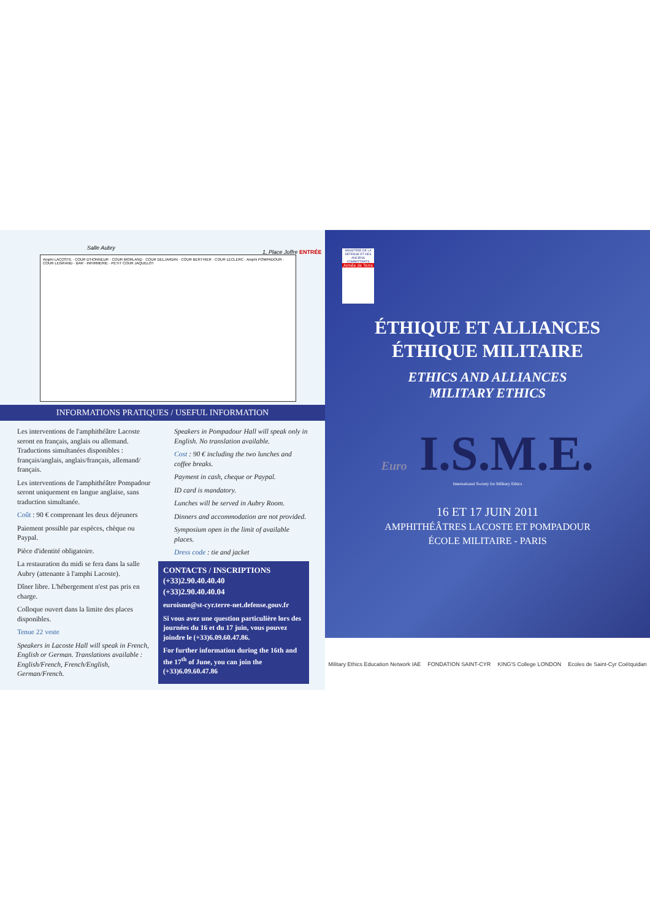Salle Aubry
1, Place Joffre ENTRÉE
Amphi LACOSTE · COUR D'HONNEUR · COUR MORLAND · COUR DELJARDIN · COUR BERTHIER · COUR LECLERC · Amphi POMPADOUR · COUR LEGRAND · BAR · INFIRMERIE · PETIT COUR JAQUELOT
INFORMATIONS PRATIQUES / USEFUL INFORMATION
Les interventions de l'amphithéâtre Lacoste seront en français, anglais ou allemand. Traductions simultanées disponibles : français/anglais, anglais/français, allemand/ français.
Les interventions de l'amphithéâtre Pompadour seront uniquement en langue anglaise, sans traduction simultanée.
Coût : 90 € comprenant les deux déjeuners
Paiement possible par espèces, chèque ou Paypal.
Pièce d'identité obligatoire.
La restauration du midi se fera dans la salle Aubry (attenante à l'amphi Lacoste).
Dîner libre. L'hébergement n'est pas pris en charge.
Colloque ouvert dans la limite des places disponibles.
Tenue 22 veste
Speakers in Lacoste Hall will speak in French, English or German. Translations available : English/French, French/English, German/French.
Speakers in Pompadour Hall will speak only in English. No translation available.
Cost : 90 € including the two lunches and coffee breaks.
Payment in cash, cheque or Paypal.
ID card is mandatory.
Lunches will be served in Aubry Room.
Dinners and accommodation are not provided.
Symposium open in the limit of available places.
Dress code : tie and jacket
CONTACTS / INSCRIPTIONS
(+33)2.90.40.40.40
(+33)2.90.40.40.04
euroisme@st-cyr.terre-net.defense.gouv.fr
Si vous avez une question particulière lors des journées du 16 et du 17 juin, vous pouvez joindre le (+33)6.09.60.47.86.
For further information during the 16th and the 17<sup>th</sup> of June, you can join the (+33)6.09.60.47.86
MINISTÈRE DE LA DÉFENSE ET DES ANCIENS COMBATTANTS
Armée de Terre
ÉTHIQUE ET ALLIANCES
ÉTHIQUE MILITAIRE
ETHICS AND ALLIANCES
MILITARY ETHICS
Euro I.S.M.E.
International Society for Military Ethics
16 ET 17 JUIN 2011
AMPHITHÉÂTRES LACOSTE ET POMPADOUR
ÉCOLE MILITAIRE - PARIS
Military Ethics Education Network IAE FONDATION SAINT-CYR KING'S College LONDON Ecoles de Saint-Cyr Coëtquidan